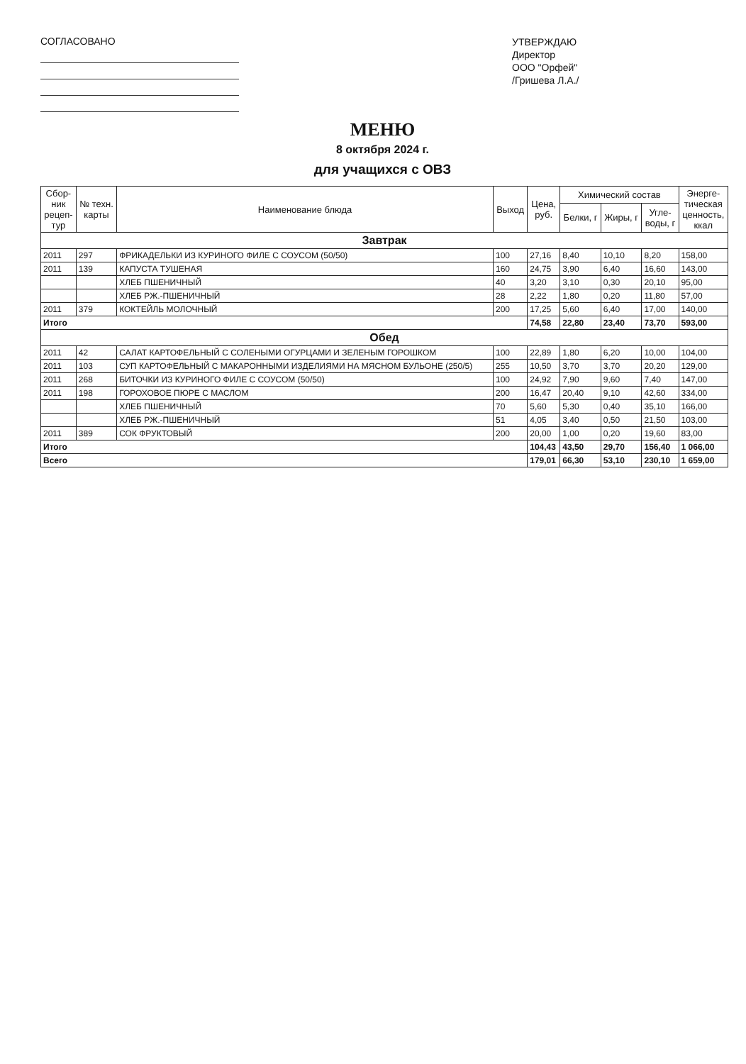СОГЛАСОВАНО
УТВЕРЖДАЮ
Директор
ООО "Орфей"
/Гришева Л.А./
МЕНЮ
8 октября 2024 г.
для учащихся с ОВЗ
| Сбор- ник рецеп- тур | № техн. карты | Наименование блюда | Выход | Цена, руб. | Химический состав | | | Энерге- тическая ценность, ккал |
| --- | --- | --- | --- | --- | --- | --- | --- | --- |
| | | | | | Белки, г | Жиры, г | Угле- воды, г | |
| Завтрак | | | | | | | | |
| 2011 | 297 | ФРИКАДЕЛЬКИ ИЗ КУРИНОГО ФИЛЕ С СОУСОМ (50/50) | 100 | 27,16 | 8,40 | 10,10 | 8,20 | 158,00 |
| 2011 | 139 | КАПУСТА ТУШЕНАЯ | 160 | 24,75 | 3,90 | 6,40 | 16,60 | 143,00 |
| | | ХЛЕБ ПШЕНИЧНЫЙ | 40 | 3,20 | 3,10 | 0,30 | 20,10 | 95,00 |
| | | ХЛЕБ РЖ.-ПШЕНИЧНЫЙ | 28 | 2,22 | 1,80 | 0,20 | 11,80 | 57,00 |
| 2011 | 379 | КОКТЕЙЛЬ МОЛОЧНЫЙ | 200 | 17,25 | 5,60 | 6,40 | 17,00 | 140,00 |
| Итого | | | | 74,58 | 22,80 | 23,40 | 73,70 | 593,00 |
| Обед | | | | | | | | |
| 2011 | 42 | САЛАТ КАРТОФЕЛЬНЫЙ С СОЛЕНЫМИ ОГУРЦАМИ И ЗЕЛЕНЫМ ГОРОШКОМ | 100 | 22,89 | 1,80 | 6,20 | 10,00 | 104,00 |
| 2011 | 103 | СУП КАРТОФЕЛЬНЫЙ С МАКАРОННЫМИ ИЗДЕЛИЯМИ НА МЯСНОМ БУЛЬОНЕ (250/5) | 255 | 10,50 | 3,70 | 3,70 | 20,20 | 129,00 |
| 2011 | 268 | БИТОЧКИ ИЗ КУРИНОГО ФИЛЕ С СОУСОМ (50/50) | 100 | 24,92 | 7,90 | 9,60 | 7,40 | 147,00 |
| 2011 | 198 | ГОРОХОВОЕ ПЮРЕ С МАСЛОМ | 200 | 16,47 | 20,40 | 9,10 | 42,60 | 334,00 |
| | | ХЛЕБ ПШЕНИЧНЫЙ | 70 | 5,60 | 5,30 | 0,40 | 35,10 | 166,00 |
| | | ХЛЕБ РЖ.-ПШЕНИЧНЫЙ | 51 | 4,05 | 3,40 | 0,50 | 21,50 | 103,00 |
| 2011 | 389 | СОК ФРУКТОВЫЙ | 200 | 20,00 | 1,00 | 0,20 | 19,60 | 83,00 |
| Итого | | | | 104,43 | 43,50 | 29,70 | 156,40 | 1 066,00 |
| Всего | | | | 179,01 | 66,30 | 53,10 | 230,10 | 1 659,00 |